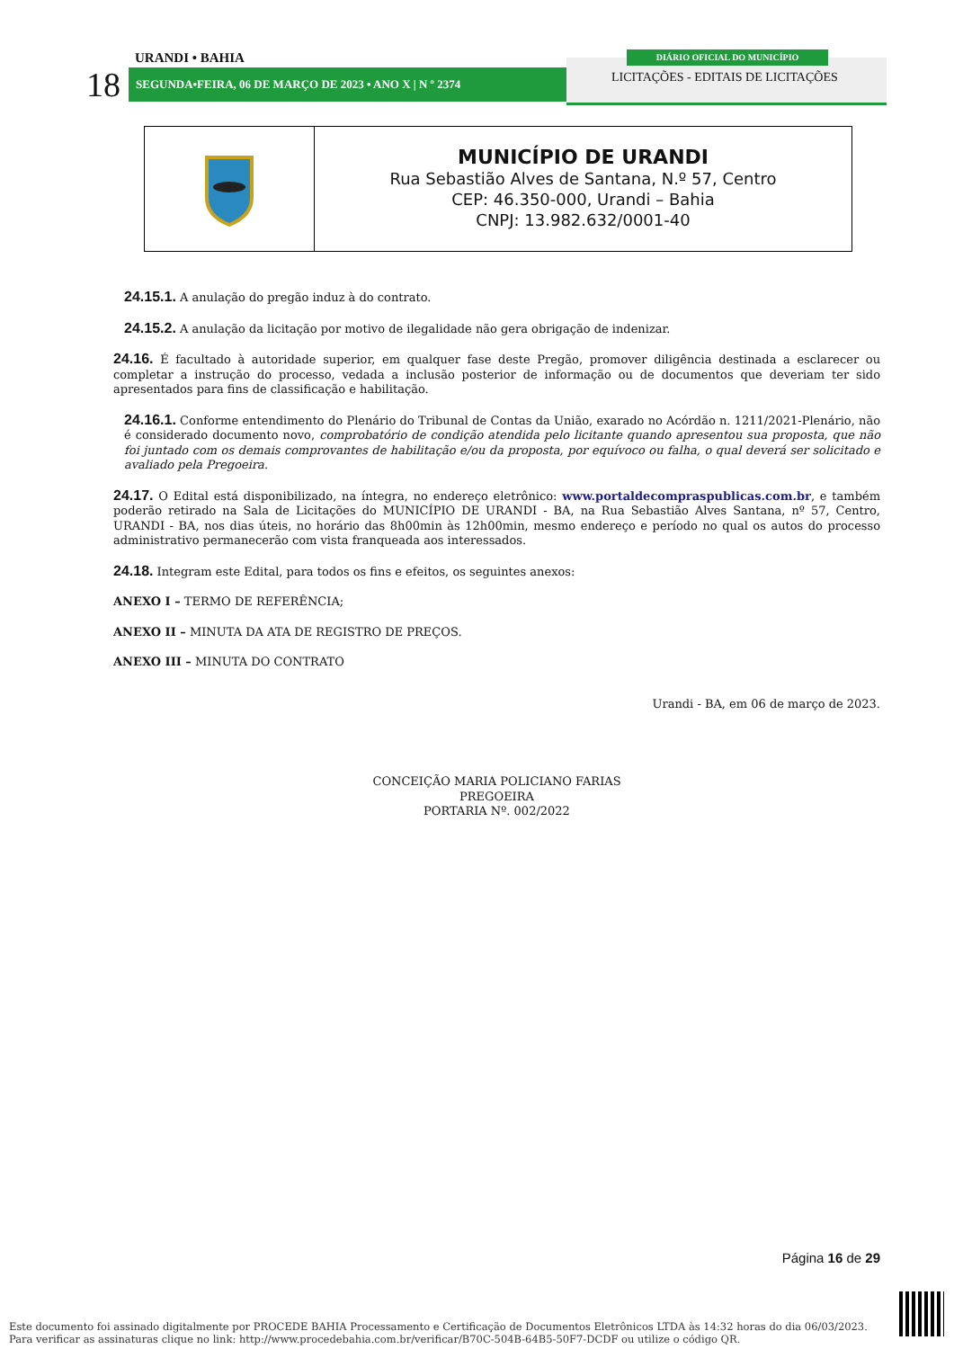URANDI • BAHIA
18 SEGUNDA•FEIRA, 06 DE MARÇO DE 2023 • ANO X | N º 2374
DIÁRIO OFICIAL DO MUNICÍPIO
LICITAÇÕES - EDITAIS DE LICITAÇÕES
MUNICÍPIO DE URANDI
Rua Sebastião Alves de Santana, N.º 57, Centro
CEP: 46.350-000, Urandi – Bahia
CNPJ: 13.982.632/0001-40
24.15.1. A anulação do pregão induz à do contrato.
24.15.2. A anulação da licitação por motivo de ilegalidade não gera obrigação de indenizar.
24.16. É facultado à autoridade superior, em qualquer fase deste Pregão, promover diligência destinada a esclarecer ou completar a instrução do processo, vedada a inclusão posterior de informação ou de documentos que deveriam ter sido apresentados para fins de classificação e habilitação.
24.16.1. Conforme entendimento do Plenário do Tribunal de Contas da União, exarado no Acórdão n. 1211/2021-Plenário, não é considerado documento novo, comprobatório de condição atendida pelo licitante quando apresentou sua proposta, que não foi juntado com os demais comprovantes de habilitação e/ou da proposta, por equívoco ou falha, o qual deverá ser solicitado e avaliado pela Pregoeira.
24.17. O Edital está disponibilizado, na íntegra, no endereço eletrônico: www.portaldecompraspublicas.com.br, e também poderão retirado na Sala de Licitações do MUNICÍPIO DE URANDI - BA, na Rua Sebastião Alves Santana, nº 57, Centro, URANDI - BA, nos dias úteis, no horário das 8h00min às 12h00min, mesmo endereço e período no qual os autos do processo administrativo permanecerão com vista franqueada aos interessados.
24.18. Integram este Edital, para todos os fins e efeitos, os seguintes anexos:
ANEXO I – TERMO DE REFERÊNCIA;
ANEXO II – MINUTA DA ATA DE REGISTRO DE PREÇOS.
ANEXO III – MINUTA DO CONTRATO
Urandi - BA, em 06 de março de 2023.
CONCEIÇÃO MARIA POLICIANO FARIAS
PREGOEIRA
PORTARIA Nº. 002/2022
Página 16 de 29
Este documento foi assinado digitalmente por PROCEDE BAHIA Processamento e Certificação de Documentos Eletrônicos LTDA às 14:32 horas do dia 06/03/2023.
Para verificar as assinaturas clique no link: http://www.procedebahia.com.br/verificar/B70C-504B-64B5-50F7-DCDF ou utilize o código QR.